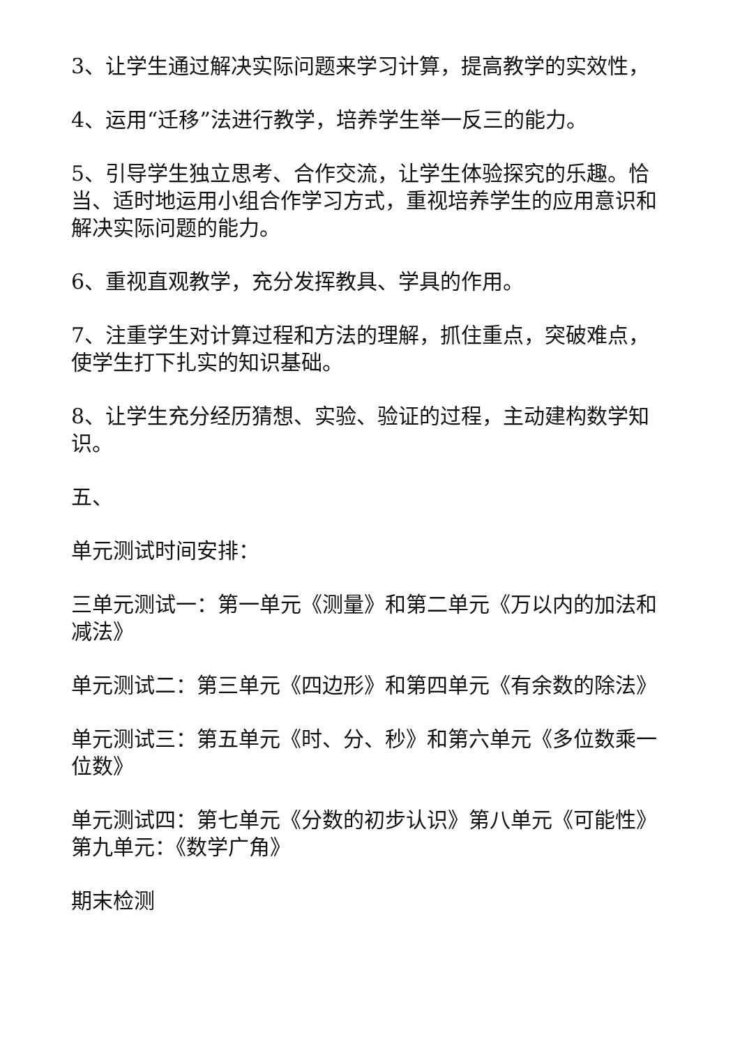3、让学生通过解决实际问题来学习计算，提高教学的实效性，
4、运用“迁移”法进行教学，培养学生举一反三的能力。
5、引导学生独立思考、合作交流，让学生体验探究的乐趣。恰当、适时地运用小组合作学习方式，重视培养学生的应用意识和解决实际问题的能力。
6、重视直观教学，充分发挥教具、学具的作用。
7、注重学生对计算过程和方法的理解，抓住重点，突破难点，使学生打下扎实的知识基础。
8、让学生充分经历猜想、实验、验证的过程，主动建构数学知识。
五、
单元测试时间安排：
三单元测试一：第一单元《测量》和第二单元《万以内的加法和减法》
单元测试二：第三单元《四边形》和第四单元《有余数的除法》
单元测试三：第五单元《时、分、秒》和第六单元《多位数乘一位数》
单元测试四：第七单元《分数的初步认识》第八单元《可能性》第九单元：《数学广角》
期末检测